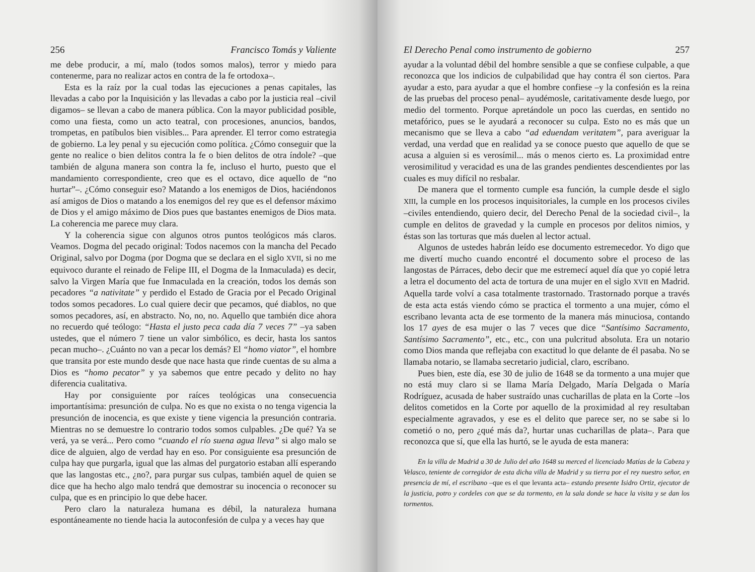256 Francisco Tomás y Valiente
me debe producir, a mí, malo (todos somos malos), terror y miedo para contenerme, para no realizar actos en contra de la fe ortodoxa–.
Esta es la raíz por la cual todas las ejecuciones a penas capitales, las llevadas a cabo por la Inquisición y las llevadas a cabo por la justicia real –civil digamos– se llevan a cabo de manera pública. Con la mayor publicidad posible, como una fiesta, como un acto teatral, con procesiones, anuncios, bandos, trompetas, en patíbulos bien visibles... Para aprender. El terror como estrategia de gobierno. La ley penal y su ejecución como política. ¿Cómo conseguir que la gente no realice o bien delitos contra la fe o bien delitos de otra índole? –que también de alguna manera son contra la fe, incluso el hurto, puesto que el mandamiento correspondiente, creo que es el octavo, dice aquello de “no hurtar”–. ¿Cómo conseguir eso? Matando a los enemigos de Dios, haciéndonos así amigos de Dios o matando a los enemigos del rey que es el defensor máximo de Dios y el amigo máximo de Dios pues que bastantes enemigos de Dios mata. La coherencia me parece muy clara.
Y la coherencia sigue con algunos otros puntos teológicos más claros. Veamos. Dogma del pecado original: Todos nacemos con la mancha del Pecado Original, salvo por Dogma (por Dogma que se declara en el siglo XVII, si no me equivoco durante el reinado de Felipe III, el Dogma de la Inmaculada) es decir, salvo la Virgen María que fue Inmaculada en la creación, todos los demás son pecadores “a nativitate” y perdido el Estado de Gracia por el Pecado Original todos somos pecadores. Lo cual quiere decir que pecamos, qué diablos, no que somos pecadores, así, en abstracto. No, no, no. Aquello que también dice ahora no recuerdo qué teólogo: “Hasta el justo peca cada día 7 veces 7” –ya saben ustedes, que el número 7 tiene un valor simbólico, es decir, hasta los santos pecan mucho–. ¿Cuánto no van a pecar los demás? El “homo viator”, el hombre que transita por este mundo desde que nace hasta que rinde cuentas de su alma a Dios es “homo pecator” y ya sabemos que entre pecado y delito no hay diferencia cualitativa.
Hay por consiguiente por raíces teológicas una consecuencia importantísima: presunción de culpa. No es que no exista o no tenga vigencia la presunción de inocencia, es que existe y tiene vigencia la presunción contraria. Mientras no se demuestre lo contrario todos somos culpables. ¿De qué? Ya se verá, ya se verá... Pero como “cuando el río suena agua lleva” si algo malo se dice de alguien, algo de verdad hay en eso. Por consiguiente esa presunción de culpa hay que purgarla, igual que las almas del purgatorio estaban allí esperando que las langostas etc., ¿no?, para purgar sus culpas, también aquel de quien se dice que ha hecho algo malo tendrá que demostrar su inocencia o reconocer su culpa, que es en principio lo que debe hacer.
Pero claro la naturaleza humana es débil, la naturaleza humana espontáneamente no tiende hacia la autoconfesión de culpa y a veces hay que
El Derecho Penal como instrumento de gobierno 257
ayudar a la voluntad débil del hombre sensible a que se confiese culpable, a que reconozca que los indicios de culpabilidad que hay contra él son ciertos. Para ayudar a esto, para ayudar a que el hombre confiese –y la confesión es la reina de las pruebas del proceso penal– ayudémosle, caritativamente desde luego, por medio del tormento. Porque apretándole un poco las cuerdas, en sentido no metafórico, pues se le ayudará a reconocer su culpa. Esto no es más que un mecanismo que se lleva a cabo “ad eduendam veritatem”, para averiguar la verdad, una verdad que en realidad ya se conoce puesto que aquello de que se acusa a alguien si es verosímil... más o menos cierto es. La proximidad entre verosimilitud y veracidad es una de las grandes pendientes descendientes por las cuales es muy difícil no resbalar.
De manera que el tormento cumple esa función, la cumple desde el siglo XIII, la cumple en los procesos inquisitoriales, la cumple en los procesos civiles –civiles entendiendo, quiero decir, del Derecho Penal de la sociedad civil–, la cumple en delitos de gravedad y la cumple en procesos por delitos nimios, y éstas son las torturas que más duelen al lector actual.
Algunos de ustedes habrán leído ese documento estremecedor. Yo digo que me divertí mucho cuando encontré el documento sobre el proceso de las langostas de Párraces, debo decir que me estremecí aquel día que yo copié letra a letra el documento del acta de tortura de una mujer en el siglo XVII en Madrid. Aquella tarde volví a casa totalmente trastornado. Trastornado porque a través de esta acta estás viendo cómo se practica el tormento a una mujer, cómo el escribano levanta acta de ese tormento de la manera más minuciosa, contando los 17 ayes de esa mujer o las 7 veces que dice “Santísimo Sacramento, Santísimo Sacramento”, etc., etc., con una pulcritud absoluta. Era un notario como Dios manda que reflejaba con exactitud lo que delante de él pasaba. No se llamaba notario, se llamaba secretario judicial, claro, escribano.
Pues bien, este día, ese 30 de julio de 1648 se da tormento a una mujer que no está muy claro si se llama María Delgado, María Delgada o María Rodríguez, acusada de haber sustraído unas cucharillas de plata en la Corte –los delitos cometidos en la Corte por aquello de la proximidad al rey resultaban especialmente agravados, y ese es el delito que parece ser, no se sabe si lo cometió o no, pero ¿qué más da?, hurtar unas cucharillas de plata–. Para que reconozca que sí, que ella las hurtó, se le ayuda de esta manera:
En la villa de Madrid a 30 de Julio del año 1648 su merced el licenciado Matías de la Cabeza y Velasco, teniente de corregidor de esta dicha villa de Madrid y su tierra por el rey nuestro señor, en presencia de mí, el escribano –que es el que levanta acta– estando presente Isidro Ortiz, ejecutor de la justicia, potro y cordeles con que se da tormento, en la sala donde se hace la visita y se dan los tormentos.